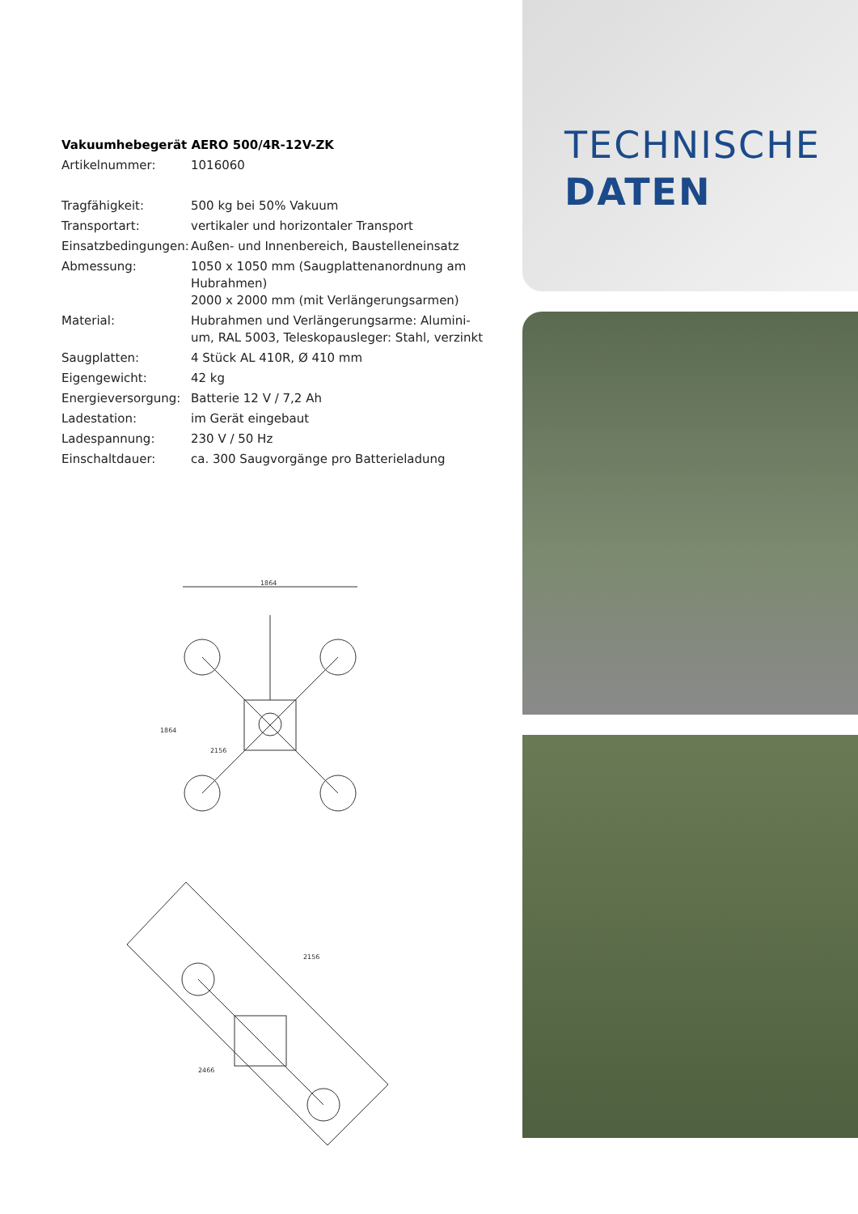Vakuumhebegerät AERO 500/4R-12V-ZK
| Artikelnummer: | 1016060 |
| Tragfähigkeit: | 500 kg bei 50% Vakuum |
| Transportart: | vertikaler und horizontaler Transport |
| Einsatzbedingungen: | Außen- und Innenbereich, Baustelleneinsatz |
| Abmessung: | 1050 x 1050 mm (Saugplattenanordnung am Hubrahmen) 2000 x 2000 mm (mit Verlängerungsarmen) |
| Material: | Hubrahmen und Verlängerungsarme: Alumini-um, RAL 5003, Teleskopausleger: Stahl, verzinkt |
| Saugplatten: | 4 Stück AL 410R, Ø 410 mm |
| Eigengewicht: | 42 kg |
| Energieversorgung: | Batterie 12 V / 7,2 Ah |
| Ladestation: | im Gerät eingebaut |
| Ladespannung: | 230 V / 50 Hz |
| Einschaltdauer: | ca. 300 Saugvorgänge pro Batterieladung |
1864
1864
2156
2156
2466
TECHNISCHE
DATEN